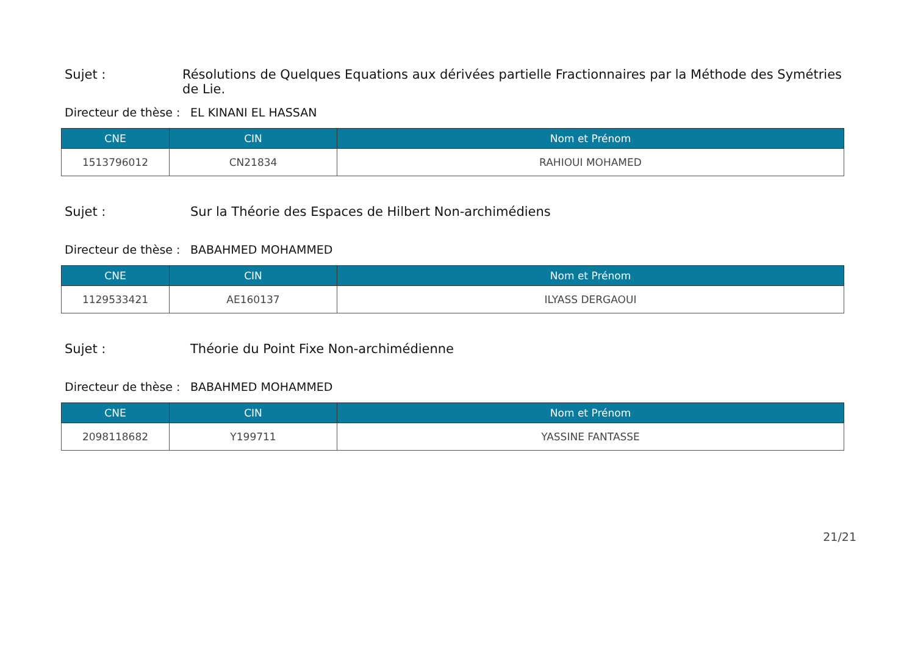Sujet : Résolutions de Quelques Equations aux dérivées partielle Fractionnaires par la Méthode des Symétries de Lie.
Directeur de thèse : EL KINANI EL HASSAN
| CNE | CIN | Nom et Prénom |
| --- | --- | --- |
| 1513796012 | CN21834 | RAHIOUI MOHAMED |
Sujet : Sur la Théorie des Espaces de Hilbert Non-archimédiens
Directeur de thèse : BABAHMED MOHAMMED
| CNE | CIN | Nom et Prénom |
| --- | --- | --- |
| 1129533421 | AE160137 | ILYASS DERGAOUI |
Sujet : Théorie du Point Fixe Non-archimédienne
Directeur de thèse : BABAHMED MOHAMMED
| CNE | CIN | Nom et Prénom |
| --- | --- | --- |
| 2098118682 | Y199711 | YASSINE FANTASSE |
21/21